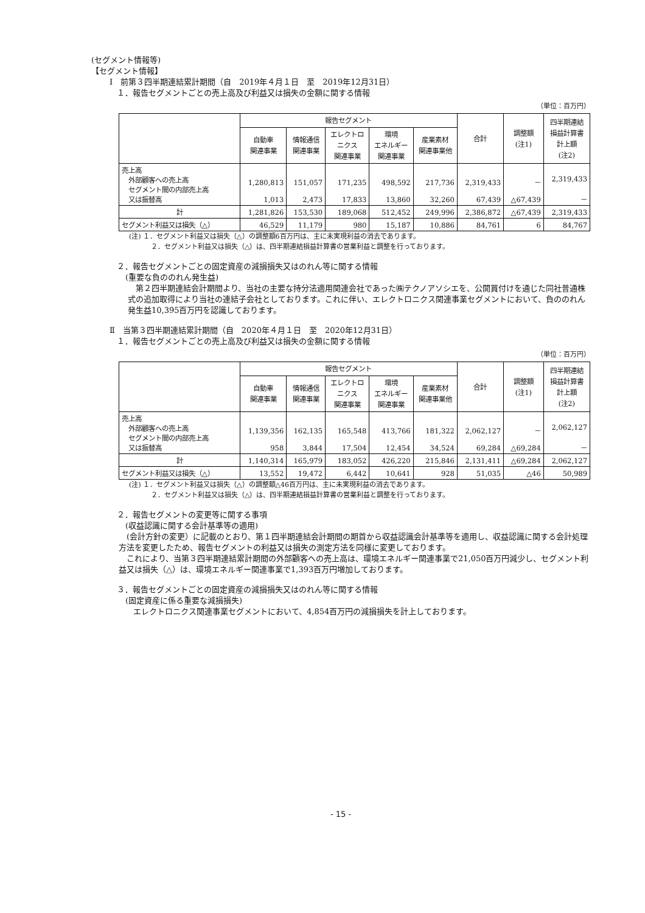(セグメント情報等)
【セグメント情報】
Ⅰ　前第３四半期連結累計期間（自　2019年４月１日　至　2019年12月31日）
１．報告セグメントごとの売上高及び利益又は損失の金額に関する情報
（単位：百万円）
| | 報告セグメント | | | | | 合計 | 調整額 (注1) | 四半期連結 損益計算書 計上額 (注2) |
| --- | --- | --- | --- | --- | --- | --- | --- | --- |
| | 自動車 関連事業 | 情報通信 関連事業 | エレクトロ ニクス 関連事業 | 環境 エネルギー 関連事業 | 産業素材 関連事業他 | | | |
| 売上高 外部顧客への売上高 セグメント間の内部売上高 又は振替高 | 1,280,813 1,013 | 151,057 2,473 | 171,235 17,833 | 498,592 13,860 | 217,736 32,260 | 2,319,433 67,439 | － △67,439 | 2,319,433 － |
| 計 | 1,281,826 | 153,530 | 189,068 | 512,452 | 249,996 | 2,386,872 | △67,439 | 2,319,433 |
| セグメント利益又は損失（△） | 46,529 | 11,179 | 980 | 15,187 | 10,886 | 84,761 | 6 | 84,767 |
(注) １．セグメント利益又は損失（△）の調整額6百万円は、主に未実現利益の消去であります。
２．セグメント利益又は損失（△）は、四半期連結損益計算書の営業利益と調整を行っております。
２．報告セグメントごとの固定資産の減損損失又はのれん等に関する情報
(重要な負ののれん発生益)
　第２四半期連結会計期間より、当社の主要な持分法適用関連会社であった㈱テクノアソシエを、公開買付けを通じた同社普通株式の追加取得により当社の連結子会社としております。これに伴い、エレクトロニクス関連事業セグメントにおいて、負ののれん発生益10,395百万円を認識しております。
Ⅱ　当第３四半期連結累計期間（自　2020年４月１日　至　2020年12月31日）
１．報告セグメントごとの売上高及び利益又は損失の金額に関する情報
（単位：百万円）
| | 報告セグメント | | | | | 合計 | 調整額 (注1) | 四半期連結 損益計算書 計上額 (注2) |
| --- | --- | --- | --- | --- | --- | --- | --- | --- |
| | 自動車 関連事業 | 情報通信 関連事業 | エレクトロ ニクス 関連事業 | 環境 エネルギー 関連事業 | 産業素材 関連事業他 | | | |
| 売上高 外部顧客への売上高 セグメント間の内部売上高 又は振替高 | 1,139,356 958 | 162,135 3,844 | 165,548 17,504 | 413,766 12,454 | 181,322 34,524 | 2,062,127 69,284 | － △69,284 | 2,062,127 － |
| 計 | 1,140,314 | 165,979 | 183,052 | 426,220 | 215,846 | 2,131,411 | △69,284 | 2,062,127 |
| セグメント利益又は損失（△） | 13,552 | 19,472 | 6,442 | 10,641 | 928 | 51,035 | △46 | 50,989 |
(注) １．セグメント利益又は損失（△）の調整額△46百万円は、主に未実現利益の消去であります。
２．セグメント利益又は損失（△）は、四半期連結損益計算書の営業利益と調整を行っております。
２．報告セグメントの変更等に関する事項
(収益認識に関する会計基準等の適用)
　(会計方針の変更）に記載のとおり、第１四半期連結会計期間の期首から収益認識会計基準等を適用し、収益認識に関する会計処理方法を変更したため、報告セグメントの利益又は損失の測定方法を同様に変更しております。
　これにより、当第３四半期連結累計期間の外部顧客への売上高は、環境エネルギー関連事業で21,050百万円減少し、セグメント利益又は損失（△）は、環境エネルギー関連事業で1,393百万円増加しております。
３．報告セグメントごとの固定資産の減損損失又はのれん等に関する情報
(固定資産に係る重要な減損損失)
　エレクトロニクス関連事業セグメントにおいて、4,854百万円の減損損失を計上しております。
- 15 -